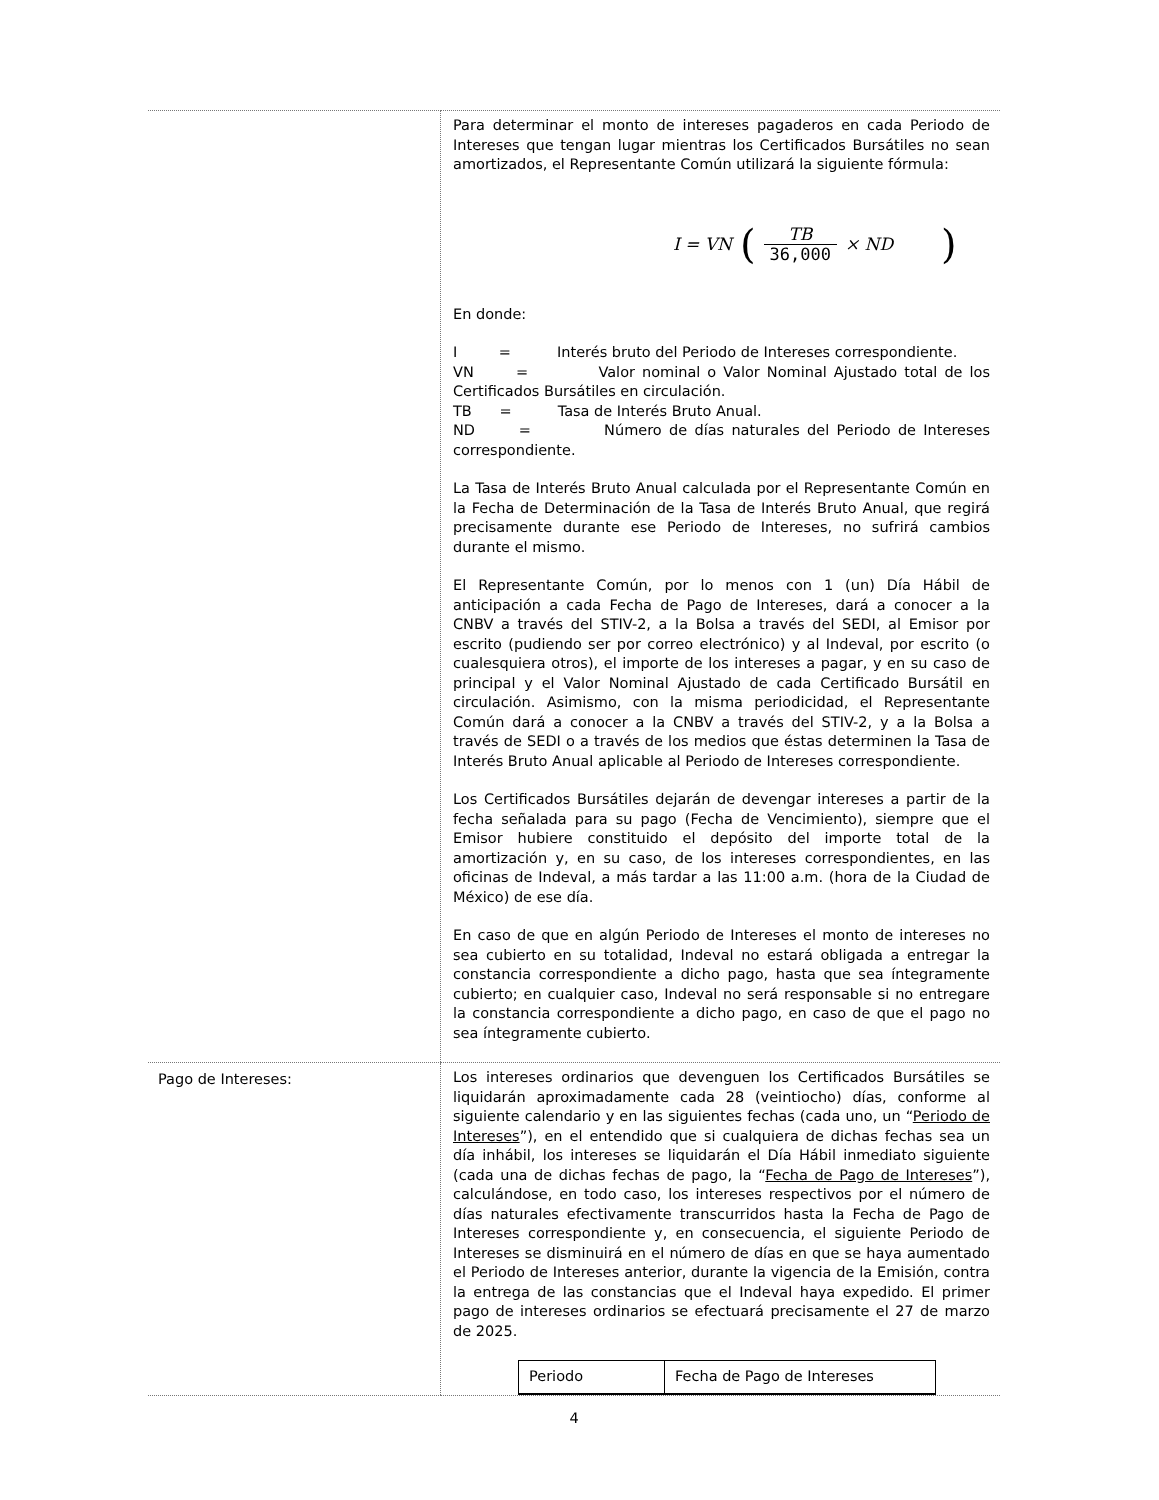| | Para determinar el monto de intereses pagaderos en cada Periodo de Intereses que tengan lugar mientras los Certificados Bursátiles no sean amortizados, el Representante Común utilizará la siguiente fórmula: I = VN ( TB 36,000 × ND ) En donde: I = Interés bruto del Periodo de Intereses correspondiente. VN = Valor nominal o Valor Nominal Ajustado total de los Certificados Bursátiles en circulación. TB = Tasa de Interés Bruto Anual. ND = Número de días naturales del Periodo de Intereses correspondiente. La Tasa de Interés Bruto Anual calculada por el Representante Común en la Fecha de Determinación de la Tasa de Interés Bruto Anual, que regirá precisamente durante ese Periodo de Intereses, no sufrirá cambios durante el mismo. El Representante Común, por lo menos con 1 (un) Día Hábil de anticipación a cada Fecha de Pago de Intereses, dará a conocer a la CNBV a través del STIV-2, a la Bolsa a través del SEDI, al Emisor por escrito (pudiendo ser por correo electrónico) y al Indeval, por escrito (o cualesquiera otros), el importe de los intereses a pagar, y en su caso de principal y el Valor Nominal Ajustado de cada Certificado Bursátil en circulación. Asimismo, con la misma periodicidad, el Representante Común dará a conocer a la CNBV a través del STIV-2, y a la Bolsa a través de SEDI o a través de los medios que éstas determinen la Tasa de Interés Bruto Anual aplicable al Periodo de Intereses correspondiente. Los Certificados Bursátiles dejarán de devengar intereses a partir de la fecha señalada para su pago (Fecha de Vencimiento), siempre que el Emisor hubiere constituido el depósito del importe total de la amortización y, en su caso, de los intereses correspondientes, en las oficinas de Indeval, a más tardar a las 11:00 a.m. (hora de la Ciudad de México) de ese día. En caso de que en algún Periodo de Intereses el monto de intereses no sea cubierto en su totalidad, Indeval no estará obligada a entregar la constancia correspondiente a dicho pago, hasta que sea íntegramente cubierto; en cualquier caso, Indeval no será responsable si no entregare la constancia correspondiente a dicho pago, en caso de que el pago no sea íntegramente cubierto. |
| Pago de Intereses: | Los intereses ordinarios que devenguen los Certificados Bursátiles se liquidarán aproximadamente cada 28 (veintiocho) días, conforme al siguiente calendario y en las siguientes fechas (cada uno, un “ Periodo de Intereses ”), en el entendido que si cualquiera de dichas fechas sea un día inhábil, los intereses se liquidarán el Día Hábil inmediato siguiente (cada una de dichas fechas de pago, la “ Fecha de Pago de Intereses ”), calculándose, en todo caso, los intereses respectivos por el número de días naturales efectivamente transcurridos hasta la Fecha de Pago de Intereses correspondiente y, en consecuencia, el siguiente Periodo de Intereses se disminuirá en el número de días en que se haya aumentado el Periodo de Intereses anterior, durante la vigencia de la Emisión, contra la entrega de las constancias que el Indeval haya expedido. El primer pago de intereses ordinarios se efectuará precisamente el 27 de marzo de 2025. / Periodo / Fecha de Pago de Intereses / / --- / --- / |
4